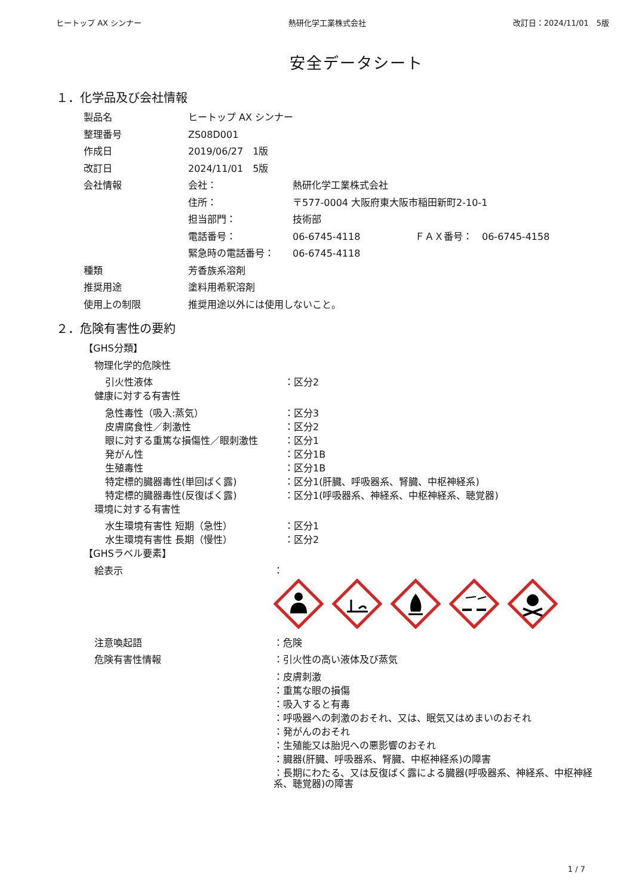ヒートップ AX シンナー 熱研化学工業株式会社 改訂日：2024/11/01　5版
安全データシート
１．化学品及び会社情報
製品名 ヒートップ AX シンナー
整理番号 ZS08D001
作成日 2019/06/27　1版
改訂日 2024/11/01　5版
会社情報 会社： 熱研化学工業株式会社
住所： 〒577-0004 大阪府東大阪市稲田新町2-10-1
担当部門： 技術部
電話番号： 06-6745-4118 ＦＡＸ番号：　06-6745-4158
緊急時の電話番号： 06-6745-4118
種類 芳香族系溶剤
推奨用途 塗料用希釈溶剤
使用上の制限 推奨用途以外には使用しないこと。
２．危険有害性の要約
【GHS分類】
物理化学的危険性
引火性液体 ：区分2
健康に対する有害性
急性毒性（吸入:蒸気） ：区分3
皮膚腐食性／刺激性 ：区分2
眼に対する重篤な損傷性／眼刺激性 ：区分1
発がん性 ：区分1B
生殖毒性 ：区分1B
特定標的臓器毒性(単回ばく露) ：区分1(肝臓、呼吸器系、腎臓、中枢神経系)
特定標的臓器毒性(反復ばく露) ：区分1(呼吸器系、神経系、中枢神経系、聴覚器)
環境に対する有害性
水生環境有害性 短期（急性） ：区分1
水生環境有害性 長期（慢性） ：区分2
【GHSラベル要素】
絵表示
：
注意喚起語
：危険
危険有害性情報
：引火性の高い液体及び蒸気
：皮膚刺激
：重篤な眼の損傷
：吸入すると有毒
：呼吸器への刺激のおそれ、又は、眠気又はめまいのおそれ
：発がんのおそれ
：生殖能又は胎児への悪影響のおそれ
：臓器(肝臓、呼吸器系、腎臓、中枢神経系)の障害
：長期にわたる、又は反復ばく露による臓器(呼吸器系、神経系、中枢神経系、聴覚器)の障害
1 / 7